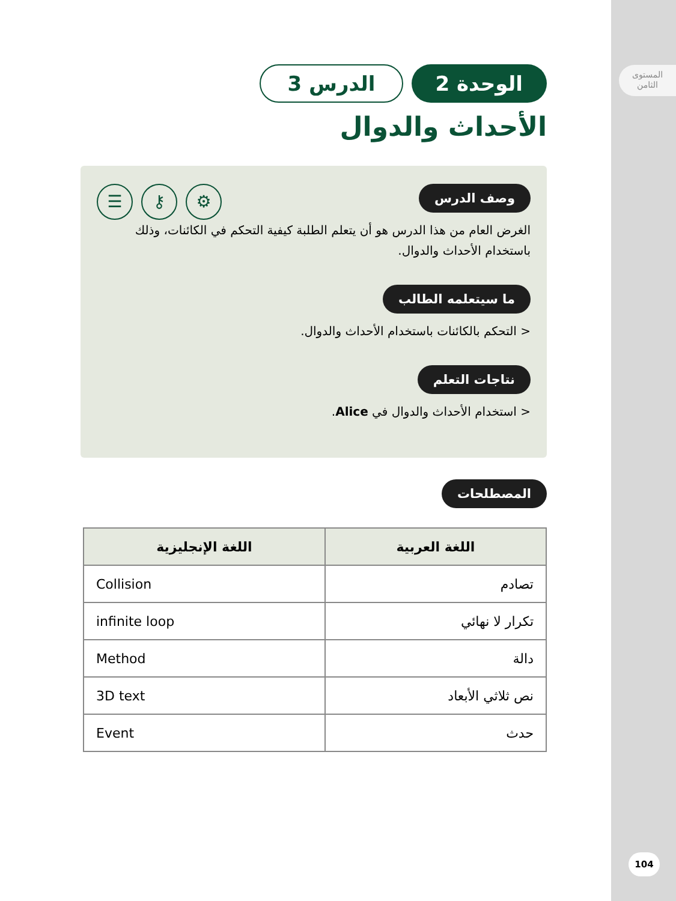المستوى
الثامن
104
الوحدة 2 الدرس 3
الأحداث والدوال
☰ ⚷ ⚙
وصف الدرس
الغرض العام من هذا الدرس هو أن يتعلم الطلبة كيفية التحكم في الكائنات، وذلك باستخدام الأحداث والدوال.
ما سيتعلمه الطالب
< التحكم بالكائنات باستخدام الأحداث والدوال.
نتاجات التعلم
< استخدام الأحداث والدوال في Alice.
المصطلحات
| اللغة العربية | اللغة الإنجليزية |
| --- | --- |
| تصادم | Collision |
| تكرار لا نهائي | infinite loop |
| دالة | Method |
| نص ثلاثي الأبعاد | 3D text |
| حدث | Event |